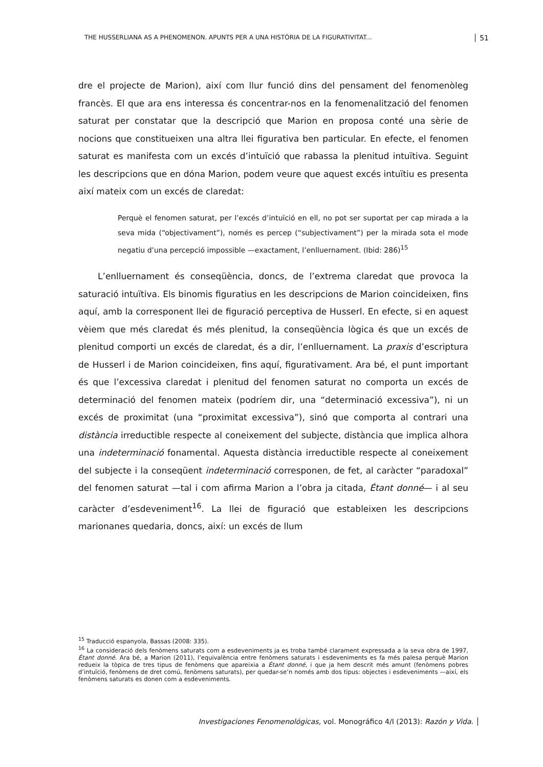THE HUSSERLIANA AS A PHENOMENON. APUNTS PER A UNA HISTÒRIA DE LA FIGURATIVITAT... 51
dre el projecte de Marion), així com llur funció dins del pensament del fenomenòleg francès. El que ara ens interessa és concentrar-nos en la fenomenalització del fenomen saturat per constatar que la descripció que Marion en proposa conté una sèrie de nocions que constitueixen una altra llei figurativa ben particular. En efecte, el fenomen saturat es manifesta com un excés d’intuïció que rabassa la plenitud intuïtiva. Seguint les descripcions que en dóna Marion, podem veure que aquest excés intuïtiu es presenta així mateix com un excés de claredat:
Perquè el fenomen saturat, per l’excés d’intuïció en ell, no pot ser suportat per cap mirada a la seva mida (“objectivament”), només es percep (“subjectivament”) per la mirada sota el mode negatiu d’una percepció impossible —exactament, l’enlluernament. (Ibid: 286)<sup>15</sup>
L’enlluernament és conseqüència, doncs, de l’extrema claredat que provoca la saturació intuïtiva. Els binomis figuratius en les descripcions de Marion coincideixen, fins aquí, amb la corresponent llei de figuració perceptiva de Husserl. En efecte, si en aquest vèiem que més claredat és més plenitud, la conseqüència lògica és que un excés de plenitud comporti un excés de claredat, és a dir, l’enlluernament. La praxis d’escriptura de Husserl i de Marion coincideixen, fins aquí, figurativament. Ara bé, el punt important és que l’excessiva claredat i plenitud del fenomen saturat no comporta un excés de determinació del fenomen mateix (podríem dir, una “determinació excessiva”), ni un excés de proximitat (una “proximitat excessiva”), sinó que comporta al contrari una distància irreductible respecte al coneixement del subjecte, distància que implica alhora una indeterminació fonamental. Aquesta distància irreductible respecte al coneixement del subjecte i la conseqüent indeterminació corresponen, de fet, al caràcter “paradoxal” del fenomen saturat —tal i com afirma Marion a l’obra ja citada, Étant donné— i al seu caràcter d’esdeveniment<sup>16</sup>. La llei de figuració que estableixen les descripcions marionanes quedaria, doncs, així: un excés de llum
<sup>15</sup> Traducció espanyola, Bassas (2008: 335).
<sup>16</sup> La consideració dels fenòmens saturats com a esdeveniments ja es troba també clarament expressada a la seva obra de 1997, Étant donné. Ara bé, a Marion (2011), l’equivalència entre fenòmens saturats i esdeveniments es fa més palesa perquè Marion redueix la tòpica de tres tipus de fenòmens que apareixia a Étant donné, i que ja hem descrit més amunt (fenòmens pobres d’intuïció, fenòmens de dret comú, fenòmens saturats), per quedar-se’n només amb dos tipus: objectes i esdeveniments —així, els fenòmens saturats es donen com a esdeveniments.
Investigaciones Fenomenológicas, vol. Monográfico 4/I (2013): Razón y Vida.